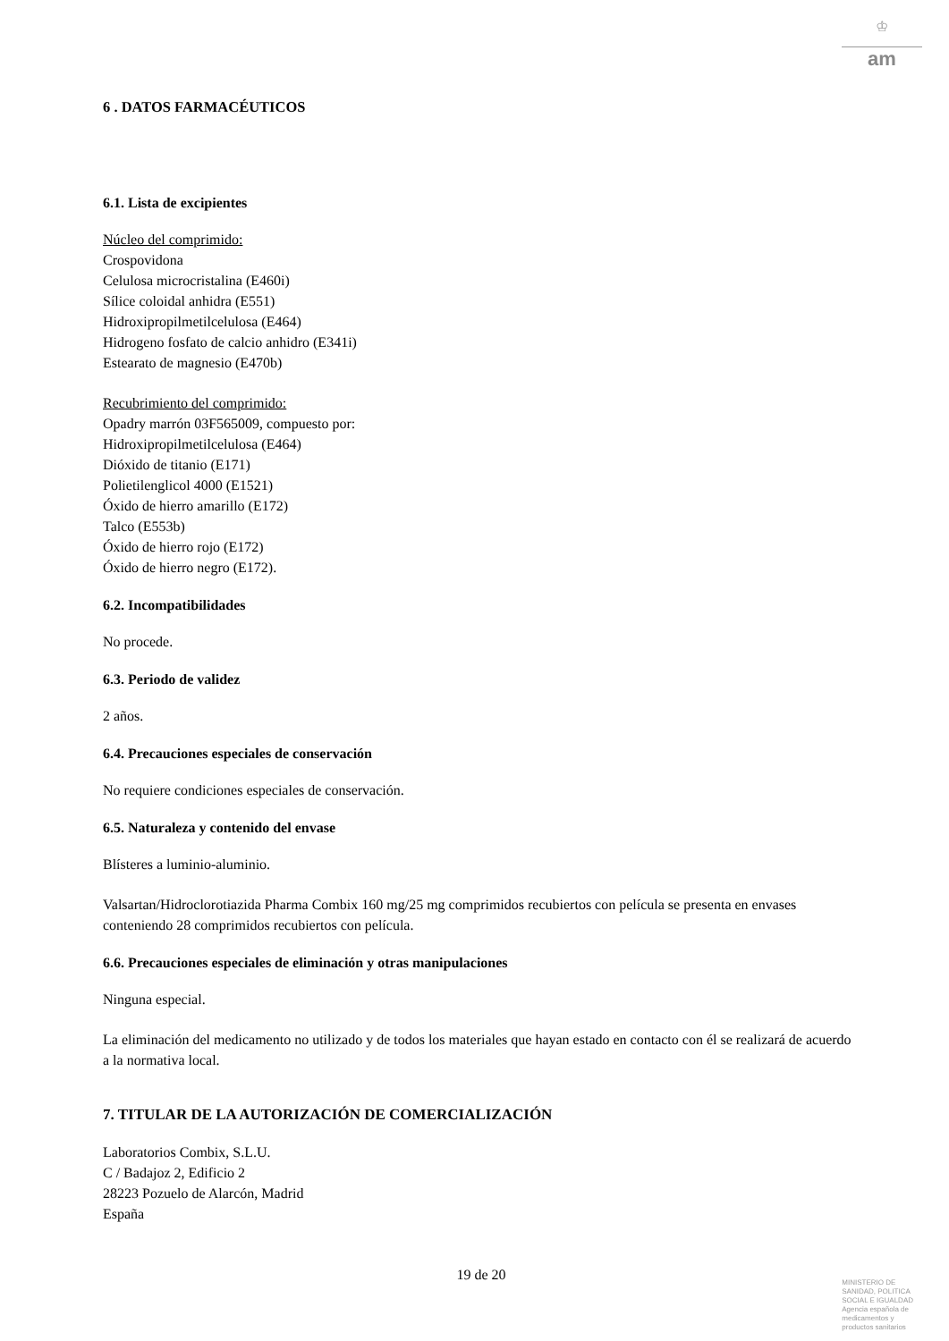♔
am
6 . DATOS FARMACÉUTICOS
6.1. Lista de excipientes
Núcleo del comprimido:
Crospovidona
Celulosa microcristalina (E460i)
Sílice coloidal anhidra (E551)
Hidroxipropilmetilcelulosa (E464)
Hidrogeno fosfato de calcio anhidro (E341i)
Estearato de magnesio (E470b)
Recubrimiento del comprimido:
Opadry marrón 03F565009, compuesto por:
Hidroxipropilmetilcelulosa (E464)
Dióxido de titanio (E171)
Polietilenglicol 4000 (E1521)
Óxido de hierro amarillo (E172)
Talco (E553b)
Óxido de hierro rojo (E172)
Óxido de hierro negro (E172).
6.2. Incompatibilidades
No procede.
6.3. Periodo de validez
2 años.
6.4. Precauciones especiales de conservación
No requiere condiciones especiales de conservación.
6.5. Naturaleza y contenido del envase
Blísteres a luminio-aluminio.
Valsartan/Hidroclorotiazida Pharma Combix 160 mg/25 mg comprimidos recubiertos con película se presenta en envases conteniendo 28 comprimidos recubiertos con película.
6.6. Precauciones especiales de eliminación y otras manipulaciones
Ninguna especial.
La eliminación del medicamento no utilizado y de todos los materiales que hayan estado en contacto con él se realizará de acuerdo a la normativa local.
7. TITULAR DE LA AUTORIZACIÓN DE COMERCIALIZACIÓN
Laboratorios Combix, S.L.U.
C / Badajoz 2, Edificio 2
28223 Pozuelo de Alarcón, Madrid
España
19 de 20
MINISTERIO DE
SANIDAD, POLITICA
SOCIAL E IGUALDAD
Agencia española de
medicamentos y
productos sanitarios